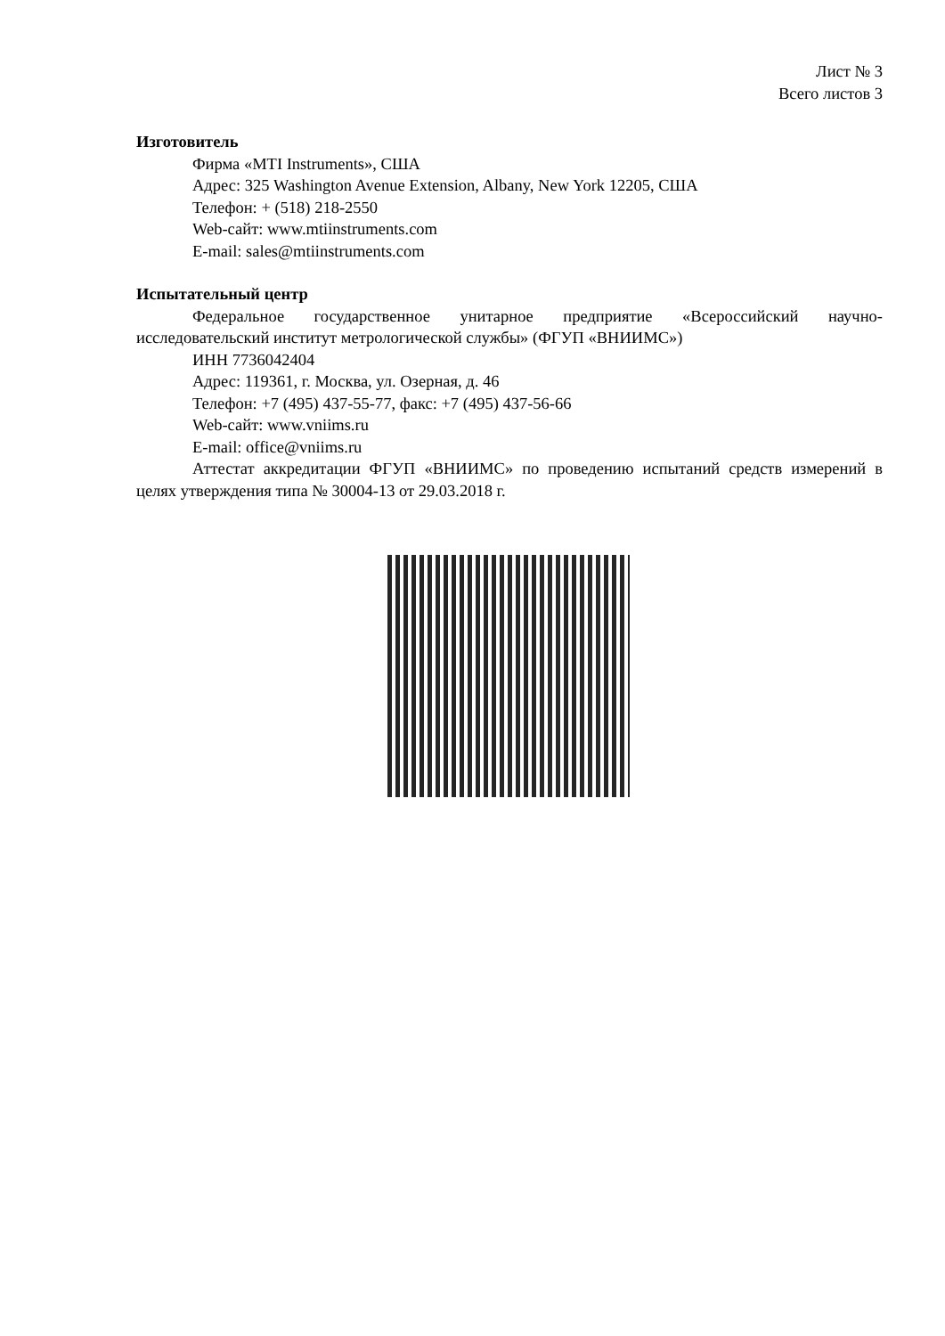Лист № 3
Всего листов 3
Изготовитель
Фирма «MTI Instruments», США
Адрес: 325 Washington Avenue Extension, Albany, New York 12205, США
Телефон: + (518) 218-2550
Web-сайт: www.mtiinstruments.com
E-mail: sales@mtiinstruments.com
Испытательный центр
Федеральное государственное унитарное предприятие «Всероссийский научно-исследовательский институт метрологической службы» (ФГУП «ВНИИМС»)
ИНН 7736042404
Адрес: 119361, г. Москва, ул. Озерная, д. 46
Телефон: +7 (495) 437-55-77, факс: +7 (495) 437-56-66
Web-сайт: www.vniims.ru
E-mail: office@vniims.ru
Аттестат аккредитации ФГУП «ВНИИМС» по проведению испытаний средств измерений в целях утверждения типа № 30004-13 от 29.03.2018 г.